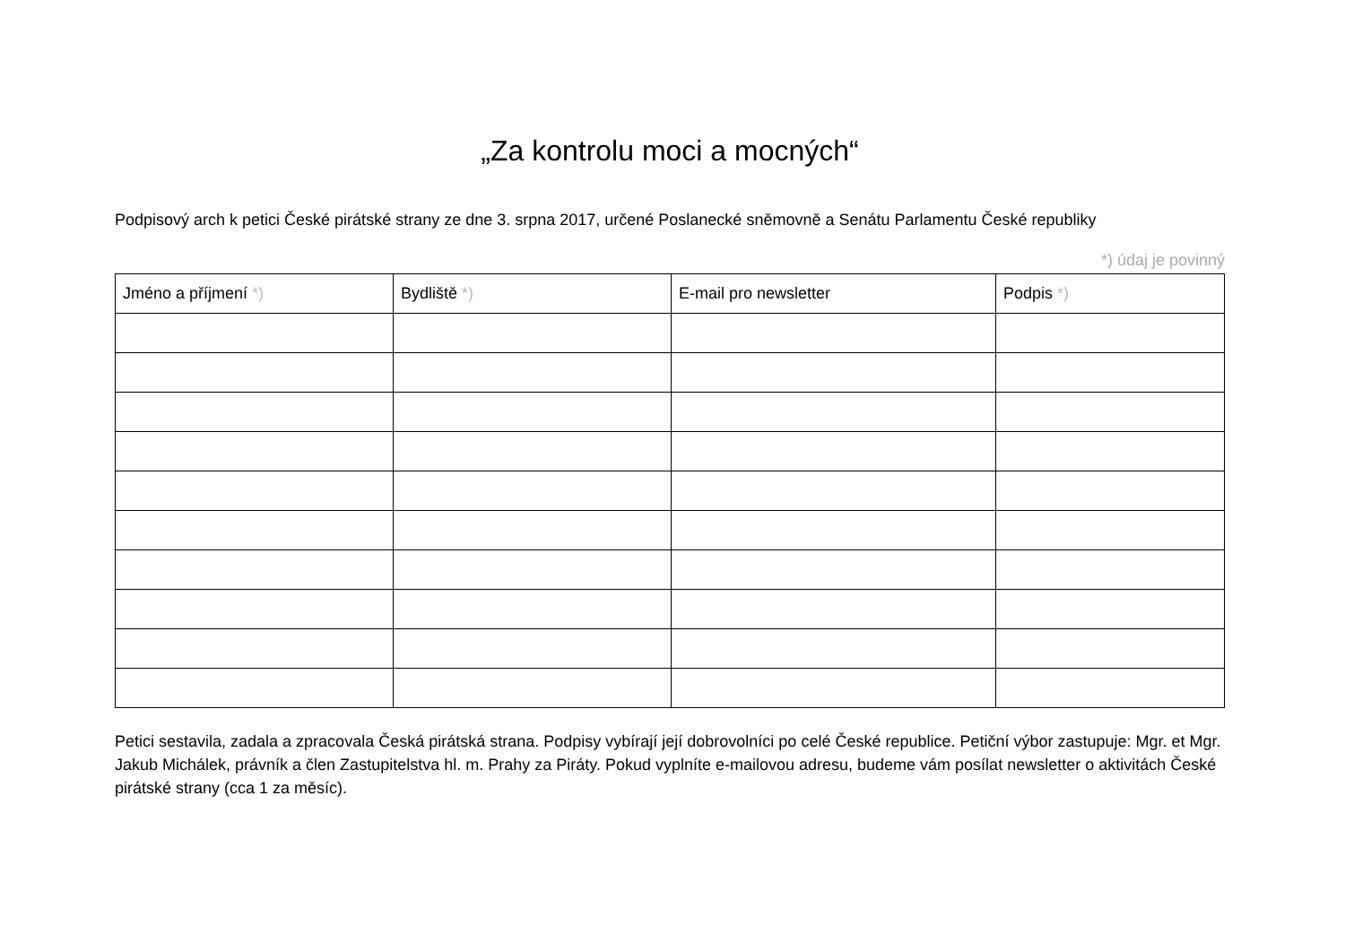„Za kontrolu moci a mocných“
Podpisový arch k petici České pirátské strany ze dne 3. srpna 2017, určené Poslanecké sněmovně a Senátu Parlamentu České republiky
*) údaj je povinný
| Jméno a příjmení *) | Bydliště *) | E-mail pro newsletter | Podpis *) |
| --- | --- | --- | --- |
Petici sestavila, zadala a zpracovala Česká pirátská strana. Podpisy vybírají její dobrovolníci po celé České republice. Petiční výbor zastupuje: Mgr. et Mgr. Jakub Michálek, právník a člen Zastupitelstva hl. m. Prahy za Piráty. Pokud vyplníte e-mailovou adresu, budeme vám posílat newsletter o aktivitách České pirátské strany (cca 1 za měsíc).